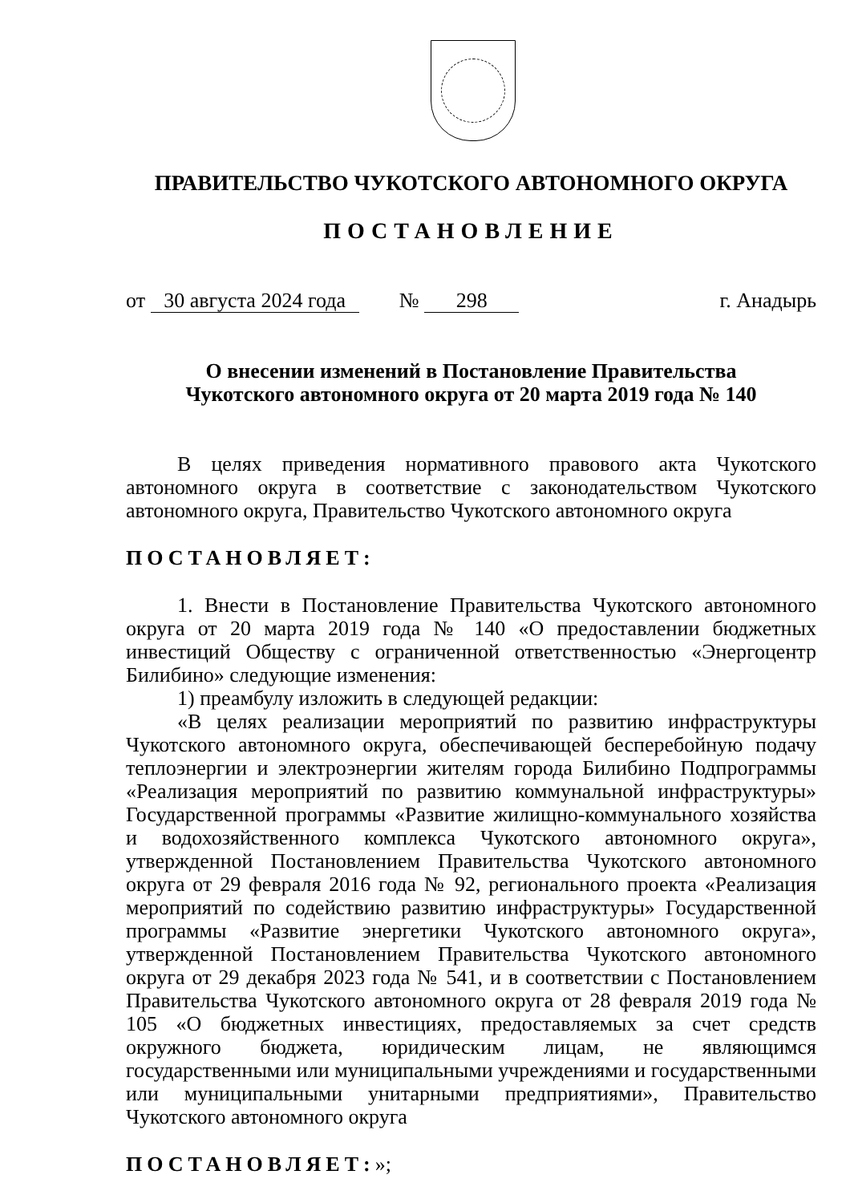ПРАВИТЕЛЬСТВО ЧУКОТСКОГО АВТОНОМНОГО ОКРУГА
ПОСТАНОВЛЕНИЕ
от 30 августа 2024 года № 298 г. Анадырь
О внесении изменений в Постановление Правительства
Чукотского автономного округа от 20 марта 2019 года № 140
В целях приведения нормативного правового акта Чукотского автономного округа в соответствие с законодательством Чукотского автономного округа, Правительство Чукотского автономного округа
ПОСТАНОВЛЯЕТ:
1. Внести в Постановление Правительства Чукотского автономного округа от 20 марта 2019 года № 140 «О предоставлении бюджетных инвестиций Обществу с ограниченной ответственностью «Энергоцентр Билибино» следующие изменения:
1) преамбулу изложить в следующей редакции:
«В целях реализации мероприятий по развитию инфраструктуры Чукотского автономного округа, обеспечивающей бесперебойную подачу теплоэнергии и электроэнергии жителям города Билибино Подпрограммы «Реализация мероприятий по развитию коммунальной инфраструктуры» Государственной программы «Развитие жилищно-коммунального хозяйства и водохозяйственного комплекса Чукотского автономного округа», утвержденной Постановлением Правительства Чукотского автономного округа от 29 февраля 2016 года № 92, регионального проекта «Реализация мероприятий по содействию развитию инфраструктуры» Государственной программы «Развитие энергетики Чукотского автономного округа», утвержденной Постановлением Правительства Чукотского автономного округа от 29 декабря 2023 года № 541, и в соответствии с Постановлением Правительства Чукотского автономного округа от 28 февраля 2019 года № 105 «О бюджетных инвестициях, предоставляемых за счет средств окружного бюджета, юридическим лицам, не являющимся государственными или муниципальными учреждениями и государственными или муниципальными унитарными предприятиями», Правительство Чукотского автономного округа
ПОСТАНОВЛЯЕТ:»;